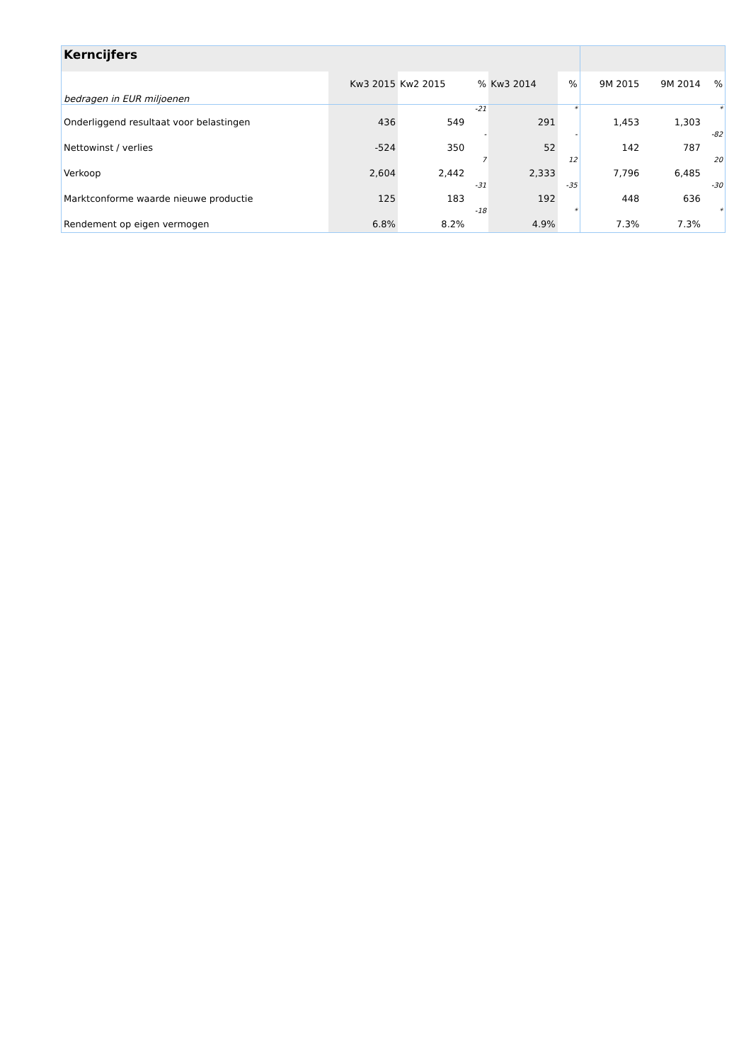| Kerncijfers | | | | | | | | |
| --- | --- | --- | --- | --- | --- | --- | --- | --- |
| bedragen in EUR miljoenen | Kw3 2015 | Kw2 2015 | % | Kw3 2014 | % | 9M 2015 | 9M 2014 | % |
| Onderliggend resultaat voor belastingen | 436 | 549 | -21 | 291 | * | 1,453 | 1,303 | * |
| Nettowinst / verlies | -524 | 350 | - | 52 | - | 142 | 787 | -82 |
| Verkoop | 2,604 | 2,442 | 7 | 2,333 | 12 | 7,796 | 6,485 | 20 |
| Marktconforme waarde nieuwe productie | 125 | 183 | -31 | 192 | -35 | 448 | 636 | -30 |
| Rendement op eigen vermogen | 6.8% | 8.2% | -18 | 4.9% | * | 7.3% | 7.3% | * |